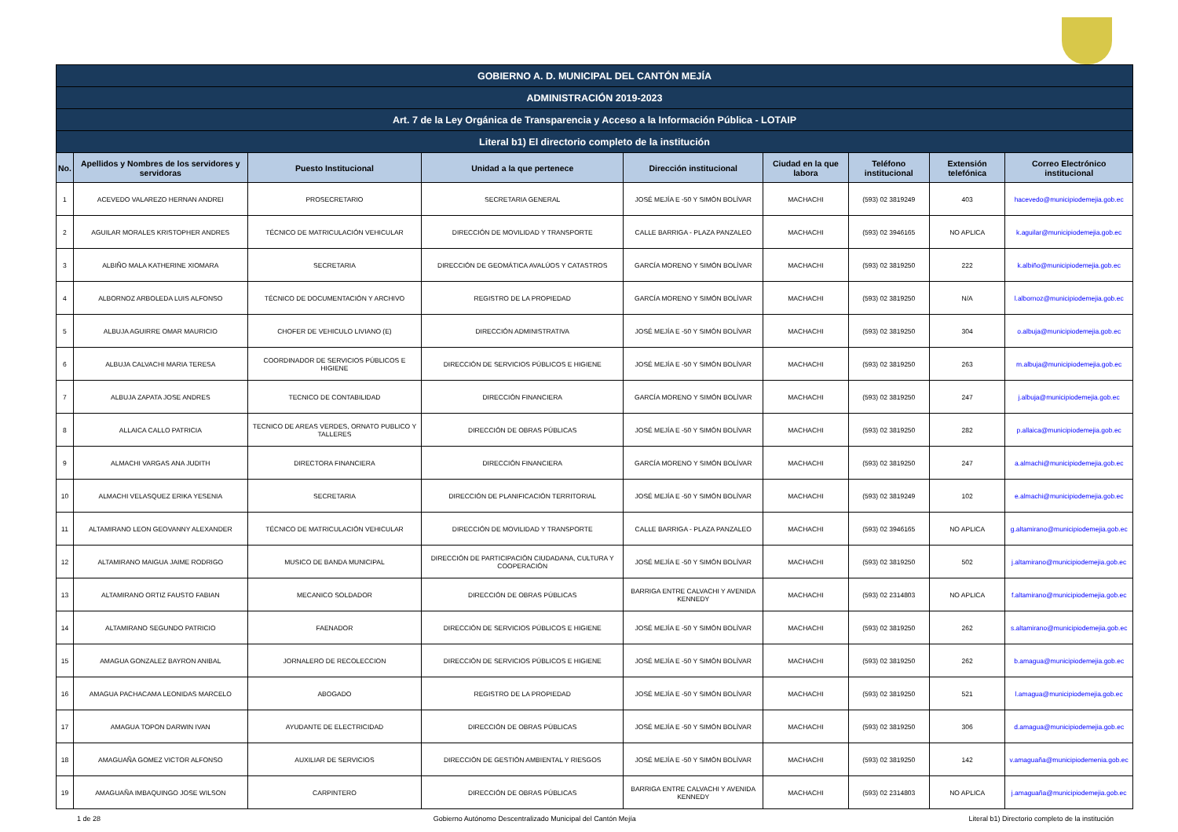| GOBIERNO A. D. MUNICIPAL DEL CANTÓN MEJÍA | | | | | | | | |
| --- | --- | --- | --- | --- | --- | --- | --- | --- |
| ADMINISTRACIÓN 2019-2023 | | | | | | | | |
| Art. 7 de la Ley Orgánica de Transparencia y Acceso a la Información Pública - LOTAIP | | | | | | | | |
| Literal b1) El directorio completo de la institución | | | | | | | | |
| No. | Apellidos y Nombres de los servidores y servidoras | Puesto Institucional | Unidad a la que pertenece | Dirección institucional | Ciudad en la que labora | Teléfono institucional | Extensión telefónica | Correo Electrónico institucional |
| 1 | ACEVEDO VALAREZO HERNAN ANDREI | PROSECRETARIO | SECRETARIA GENERAL | JOSÉ MEJÍA E -50 Y SIMÓN BOLÍVAR | MACHACHI | (593) 02 3819249 | 403 | hacevedo@municipiodemejia.gob.ec |
| 2 | AGUILAR MORALES KRISTOPHER ANDRES | TÉCNICO DE MATRICULACIÓN VEHICULAR | DIRECCIÓN DE MOVILIDAD Y TRANSPORTE | CALLE BARRIGA - PLAZA PANZALEO | MACHACHI | (593) 02 3946165 | NO APLICA | k.aguilar@municipiodemejia.gob.ec |
| 3 | ALBIÑO MALA KATHERINE XIOMARA | SECRETARIA | DIRECCIÓN DE GEOMÁTICA AVALÚOS Y CATASTROS | GARCÍA MORENO Y SIMÓN BOLÍVAR | MACHACHI | (593) 02 3819250 | 222 | k.albiño@municipiodemejia.gob.ec |
| 4 | ALBORNOZ ARBOLEDA LUIS ALFONSO | TÉCNICO DE DOCUMENTACIÓN Y ARCHIVO | REGISTRO DE LA PROPIEDAD | GARCÍA MORENO Y SIMÓN BOLÍVAR | MACHACHI | (593) 02 3819250 | N/A | l.albornoz@municipiodemejia.gob.ec |
| 5 | ALBUJA AGUIRRE OMAR MAURICIO | CHOFER DE VEHICULO LIVIANO (E) | DIRECCIÓN ADMINISTRATIVA | JOSÉ MEJÍA E -50 Y SIMÓN BOLÍVAR | MACHACHI | (593) 02 3819250 | 304 | o.albuja@municipiodemejia.gob.ec |
| 6 | ALBUJA CALVACHI MARIA TERESA | COORDINADOR DE SERVICIOS PÚBLICOS E HIGIENE | DIRECCIÓN DE SERVICIOS PÚBLICOS E HIGIENE | JOSÉ MEJÍA E -50 Y SIMÓN BOLÍVAR | MACHACHI | (593) 02 3819250 | 263 | m.albuja@municipiodemejia.gob.ec |
| 7 | ALBUJA ZAPATA JOSE ANDRES | TECNICO DE CONTABILIDAD | DIRECCIÓN FINANCIERA | GARCÍA MORENO Y SIMÓN BOLÍVAR | MACHACHI | (593) 02 3819250 | 247 | j.albuja@municipiodemejia.gob.ec |
| 8 | ALLAICA CALLO PATRICIA | TECNICO DE AREAS VERDES, ORNATO PUBLICO Y TALLERES | DIRECCIÓN DE OBRAS PÚBLICAS | JOSÉ MEJÍA E -50 Y SIMÓN BOLÍVAR | MACHACHI | (593) 02 3819250 | 282 | p.allaica@municipiodemejia.gob.ec |
| 9 | ALMACHI VARGAS ANA JUDITH | DIRECTORA FINANCIERA | DIRECCIÓN FINANCIERA | GARCÍA MORENO Y SIMÓN BOLÍVAR | MACHACHI | (593) 02 3819250 | 247 | a.almachi@municipiodemejia.gob.ec |
| 10 | ALMACHI VELASQUEZ ERIKA YESENIA | SECRETARIA | DIRECCIÓN DE PLANIFICACIÓN TERRITORIAL | JOSÉ MEJÍA E -50 Y SIMÓN BOLÍVAR | MACHACHI | (593) 02 3819249 | 102 | e.almachi@municipiodemejia.gob.ec |
| 11 | ALTAMIRANO LEON GEOVANNY ALEXANDER | TÉCNICO DE MATRICULACIÓN VEHICULAR | DIRECCIÓN DE MOVILIDAD Y TRANSPORTE | CALLE BARRIGA - PLAZA PANZALEO | MACHACHI | (593) 02 3946165 | NO APLICA | g.altamirano@municipiodemejia.gob.ec |
| 12 | ALTAMIRANO MAIGUA JAIME RODRIGO | MUSICO DE BANDA MUNICIPAL | DIRECCIÓN DE PARTICIPACIÓN CIUDADANA, CULTURA Y COOPERACIÓN | JOSÉ MEJÍA E -50 Y SIMÓN BOLÍVAR | MACHACHI | (593) 02 3819250 | 502 | j.altamirano@municipiodemejia.gob.ec |
| 13 | ALTAMIRANO ORTIZ FAUSTO FABIAN | MECANICO SOLDADOR | DIRECCIÓN DE OBRAS PÚBLICAS | BARRIGA ENTRE CALVACHI Y AVENIDA KENNEDY | MACHACHI | (593) 02 2314803 | NO APLICA | f.altamirano@municipiodemejia.gob.ec |
| 14 | ALTAMIRANO SEGUNDO PATRICIO | FAENADOR | DIRECCIÓN DE SERVICIOS PÚBLICOS E HIGIENE | JOSÉ MEJÍA E -50 Y SIMÓN BOLÍVAR | MACHACHI | (593) 02 3819250 | 262 | s.altamirano@municipiodemejia.gob.ec |
| 15 | AMAGUA GONZALEZ BAYRON ANIBAL | JORNALERO DE RECOLECCION | DIRECCIÓN DE SERVICIOS PÚBLICOS E HIGIENE | JOSÉ MEJÍA E -50 Y SIMÓN BOLÍVAR | MACHACHI | (593) 02 3819250 | 262 | b.amagua@municipiodemejia.gob.ec |
| 16 | AMAGUA PACHACAMA LEONIDAS MARCELO | ABOGADO | REGISTRO DE LA PROPIEDAD | JOSÉ MEJÍA E -50 Y SIMÓN BOLÍVAR | MACHACHI | (593) 02 3819250 | 521 | l.amagua@municipiodemejia.gob.ec |
| 17 | AMAGUA TOPON DARWIN IVAN | AYUDANTE DE ELECTRICIDAD | DIRECCIÓN DE OBRAS PÚBLICAS | JOSÉ MEJÍA E -50 Y SIMÓN BOLÍVAR | MACHACHI | (593) 02 3819250 | 306 | d.amagua@municipiodemejia.gob.ec |
| 18 | AMAGUAÑA GOMEZ VICTOR ALFONSO | AUXILIAR DE SERVICIOS | DIRECCIÓN DE GESTIÓN AMBIENTAL Y RIESGOS | JOSÉ MEJÍA E -50 Y SIMÓN BOLÍVAR | MACHACHI | (593) 02 3819250 | 142 | v.amaguaña@municipiodemenia.gob.ec |
| 19 | AMAGUAÑA IMBAQUINGO JOSE WILSON | CARPINTERO | DIRECCIÓN DE OBRAS PÚBLICAS | BARRIGA ENTRE CALVACHI Y AVENIDA KENNEDY | MACHACHI | (593) 02 2314803 | NO APLICA | j.amaguaña@municipiodemejia.gob.ec |
1 de 28 Gobierno Autónomo Descentralizado Municipal del Cantón Mejía Literal b1) Directorio completo de la institución